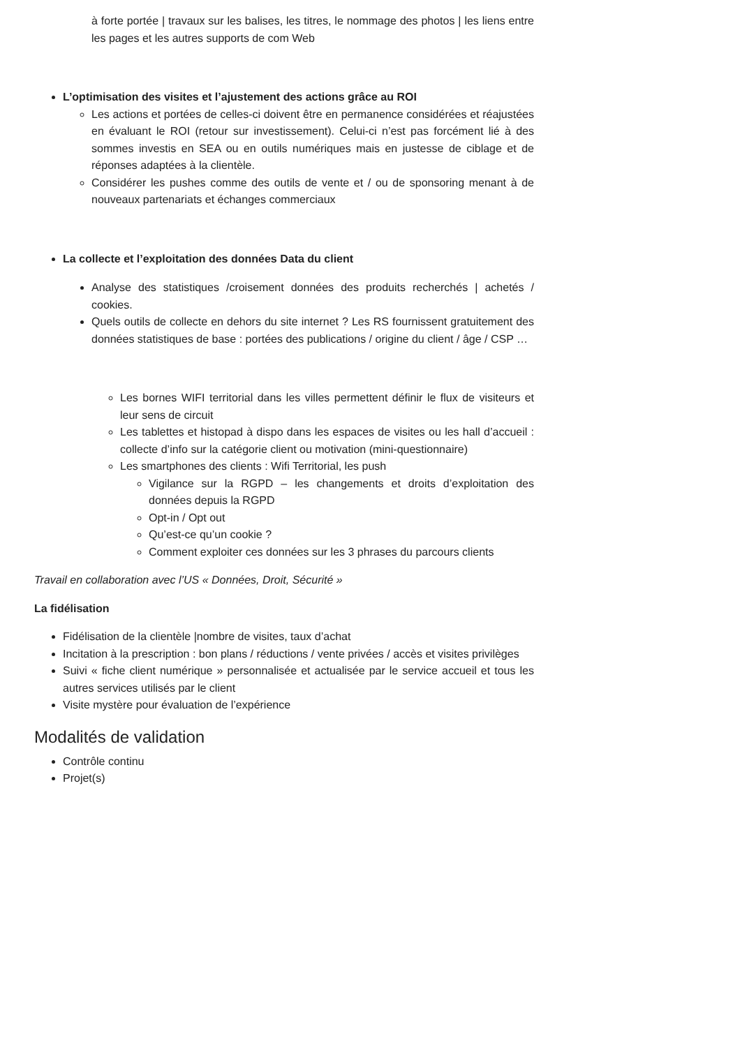à forte portée | travaux sur les balises, les titres, le nommage des photos | les liens entre les pages et les autres supports de com Web
L’optimisation des visites et l’ajustement des actions grâce au ROI
Les actions et portées de celles-ci doivent être en permanence considérées et réajustées en évaluant le ROI (retour sur investissement). Celui-ci n’est pas forcément lié à des sommes investis en SEA ou en outils numériques mais en justesse de ciblage et de réponses adaptées à la clientèle.
Considérer les pushes comme des outils de vente et / ou de sponsoring menant à de nouveaux partenariats et échanges commerciaux
La collecte et l’exploitation des données Data du client
Analyse des statistiques /croisement données des produits recherchés | achetés / cookies.
Quels outils de collecte en dehors du site internet ? Les RS fournissent gratuitement des données statistiques de base : portées des publications / origine du client / âge / CSP …
Les bornes WIFI territorial dans les villes permettent définir le flux de visiteurs et leur sens de circuit
Les tablettes et histopad à dispo dans les espaces de visites ou les hall d’accueil : collecte d’info sur la catégorie client ou motivation (mini-questionnaire)
Les smartphones des clients : Wifi Territorial, les push
Vigilance sur la RGPD – les changements et droits d’exploitation des données depuis la RGPD
Opt-in / Opt out
Qu’est-ce qu’un cookie ?
Comment exploiter ces données sur les 3 phrases du parcours clients
Travail en collaboration avec l’US « Données, Droit, Sécurité »
La fidélisation
Fidélisation de la clientèle |nombre de visites, taux d’achat
Incitation à la prescription : bon plans / réductions / vente privées / accès et visites privilèges
Suivi « fiche client numérique » personnalisée et actualisée par le service accueil et tous les autres services utilisés par le client
Visite mystère pour évaluation de l’expérience
Modalités de validation
Contrôle continu
Projet(s)